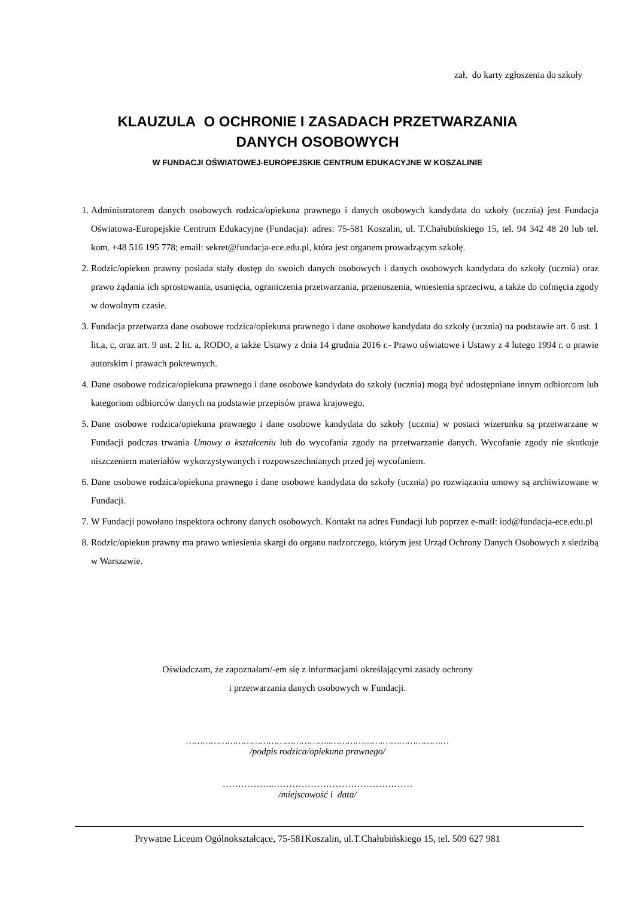zał. do karty zgłoszenia do szkoły
KLAUZULA O OCHRONIE I ZASADACH PRZETWARZANIA
DANYCH OSOBOWYCH
W FUNDACJI OŚWIATOWEJ-EUROPEJSKIE CENTRUM EDUKACYJNE W KOSZALINIE
1. Administratorem danych osobowych rodzica/opiekuna prawnego i danych osobowych kandydata do szkoły (ucznia) jest Fundacja Oświatowa-Europejskie Centrum Edukacyjne (Fundacja): adres: 75-581 Koszalin, ul. T.Chałubińskiego 15, tel. 94 342 48 20 lub tel. kom. +48 516 195 778; email: sekret@fundacja-ece.edu.pl, która jest organem prowadzącym szkołę.
2. Rodzic/opiekun prawny posiada stały dostęp do swoich danych osobowych i danych osobowych kandydata do szkoły (ucznia) oraz prawo żądania ich sprostowania, usunięcia, ograniczenia przetwarzania, przenoszenia, wniesienia sprzeciwu, a także do cofnięcia zgody w dowolnym czasie.
3. Fundacja przetwarza dane osobowe rodzica/opiekuna prawnego i dane osobowe kandydata do szkoły (ucznia) na podstawie art. 6 ust. 1 lit.a, c, oraz art. 9 ust. 2 lit. a, RODO, a także Ustawy z dnia 14 grudnia 2016 r.- Prawo oświatowe i Ustawy z 4 lutego 1994 r. o prawie autorskim i prawach pokrewnych.
4. Dane osobowe rodzica/opiekuna prawnego i dane osobowe kandydata do szkoły (ucznia) mogą być udostępniane innym odbiorcom lub kategoriom odbiorców danych na podstawie przepisów prawa krajowego.
5. Dane osobowe rodzica/opiekuna prawnego i dane osobowe kandydata do szkoły (ucznia) w postaci wizerunku są przetwarzane w Fundacji podczas trwania Umowy o kształceniu lub do wycofania zgody na przetwarzanie danych. Wycofanie zgody nie skutkuje niszczeniem materiałów wykorzystywanych i rozpowszechnianych przed jej wycofaniem.
6. Dane osobowe rodzica/opiekuna prawnego i dane osobowe kandydata do szkoły (ucznia) po rozwiązaniu umowy są archiwizowane w Fundacji.
7. W Fundacji powołano inspektora ochrony danych osobowych. Kontakt na adres Fundacji lub poprzez e-mail: iod@fundacja-ece.edu.pl
8. Rodzic/opiekun prawny ma prawo wniesienia skargi do organu nadzorczego, którym jest Urząd Ochrony Danych Osobowych z siedzibą w Warszawie.
Oświadczam, że zapoznałam/-em się z informacjami określającymi zasady ochrony
i przetwarzania danych osobowych w Fundacji.
……………………………………………..……………….……………………
/podpis rodzica/opiekuna prawnego/
……………..………………………………………
/miejscowość i data/
Prywatne Liceum Ogólnokształcące, 75-581Koszalin, ul.T.Chałubińskiego 15, tel. 509 627 981